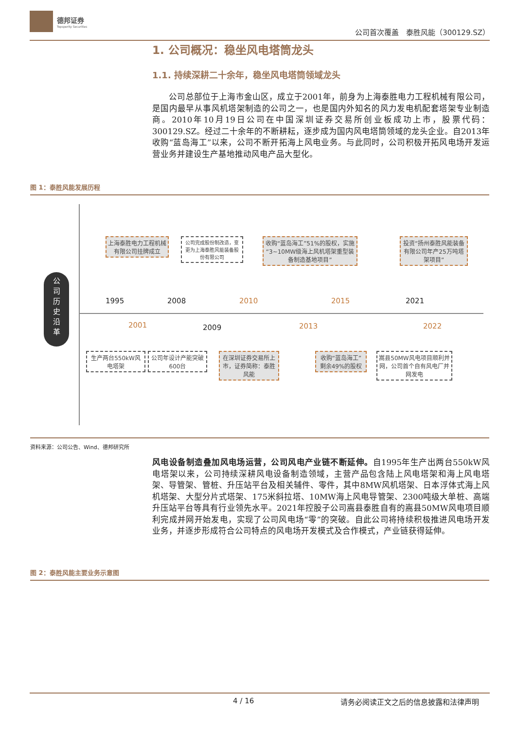德邦证券
Topsperity Securities
公司首次覆盖　泰胜风能（300129.SZ）
1. 公司概况：稳坐风电塔筒龙头
1.1. 持续深耕二十余年，稳坐风电塔筒领域龙头
　　公司总部位于上海市金山区，成立于2001年，前身为上海泰胜电力工程机械有限公司，是国内最早从事风机塔架制造的公司之一，也是国内外知名的风力发电机配套塔架专业制造商。2010年10月19日公司在中国深圳证券交易所创业板成功上市，股票代码：300129.SZ。经过二十余年的不断耕耘，逐步成为国内风电塔筒领域的龙头企业。自2013年收购“蓝岛海工”以来，公司不断开拓海上风电业务。与此同时，公司积极开拓风电场开发运营业务并建设生产基地推动风电产品大型化。
图 1：泰胜风能发展历程
公
司
历
史
沿
革
上海泰胜电力工程机械有限公司挂牌成立
公司完成股份制改造，变更为上海泰胜风能装备股份有限公司
收购“蓝岛海工”51%的股权，实施“3~10MW级海上风机塔架重型装备制造基地项目”
投资“扬州泰胜风能装备有限公司年产25万吨塔架项目”
1995
2001
2008
2009
2010
2013
2015 2021
2022
生产两台550kW风电塔架
公司年设计产能突破600台
在深圳证券交易所上市，证券简称：泰胜风能
收购“蓝岛海工”剩余49%的股权
嵩县50MW风电项目顺利并网，公司首个自有风电厂并网发电
资料来源：公司公告、Wind、德邦研究所
风电设备制造叠加风电场运营，公司风电产业链不断延伸。自1995年生产出两台550kW风电塔架以来，公司持续深耕风电设备制造领域，主营产品包含陆上风电塔架和海上风电塔架、导管架、管桩、升压站平台及相关辅件、零件，其中8MW风机塔架、日本浮体式海上风机塔架、大型分片式塔架、175米斜拉塔、10MW海上风电导管架、2300吨级大单桩、高端升压站平台等具有行业领先水平。2021年控股子公司嵩县泰胜自有的嵩县50MW风电项目顺利完成并网开始发电，实现了公司风电场“零”的突破。自此公司将持续积极推进风电场开发业务，并逐步形成符合公司特点的风电场开发模式及合作模式，产业链获得延伸。
图 2：泰胜风能主要业务示意图
4 / 16 请务必阅读正文之后的信息披露和法律声明